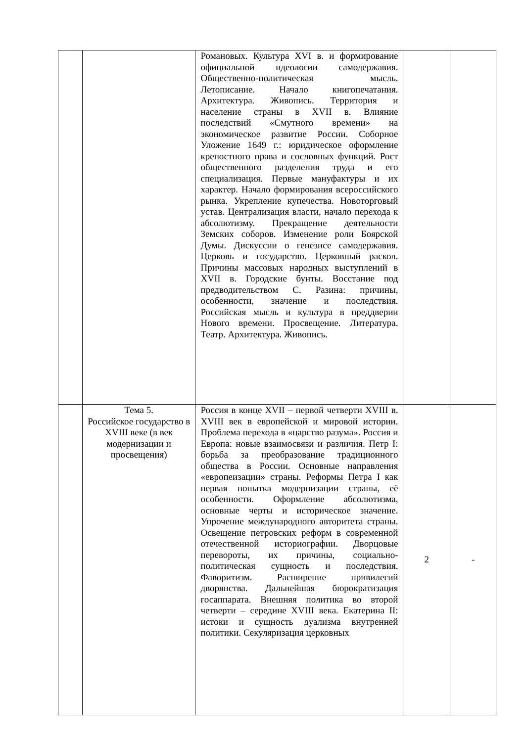| | | Романовых. Культура XVI в. и формирование официальной идеологии самодержавия. Общественно-политическая мысль. Летописание. Начало книгопечатания. Архитектура. Живопись. Территория и население страны в XVII в. Влияние последствий «Смутного времени» на экономическое развитие России. Соборное Уложение 1649 г.: юридическое оформление крепостного права и сословных функций. Рост общественного разделения труда и его специализация. Первые мануфактуры и их характер. Начало формирования всероссийского рынка. Укрепление купечества. Новоторговый устав. Централизация власти, начало перехода к абсолютизму. Прекращение деятельности Земских соборов. Изменение роли Боярской Думы. Дискуссии о генезисе самодержавия. Церковь и государство. Церковный раскол. Причины массовых народных выступлений в XVII в. Городские бунты. Восстание под предводительством С. Разина: причины, особенности, значение и последствия. Российская мысль и культура в преддверии Нового времени. Просвещение. Литература. Театр. Архитектура. Живопись. | | |
| | Тема 5. Российское государство в XVIII веке (в век модернизации и просвещения) | Россия в конце XVII – первой четверти XVIII в. XVIII век в европейской и мировой истории. Проблема перехода в «царство разума». Россия и Европа: новые взаимосвязи и различия. Петр I: борьба за преобразование традиционного общества в России. Основные направления «европеизации» страны. Реформы Петра I как первая попытка модернизации страны, её особенности. Оформление абсолютизма, основные черты и историческое значение. Упрочение международного авторитета страны. Освещение петровских реформ в современной отечественной историографии. Дворцовые перевороты, их причины, социально-политическая сущность и последствия. Фаворитизм. Расширение привилегий дворянства. Дальнейшая бюрократизация госаппарата. Внешняя политика во второй четверти – середине XVIII века. Екатерина II: истоки и сущность дуализма внутренней политики. Секуляризация церковных | 2 | - |